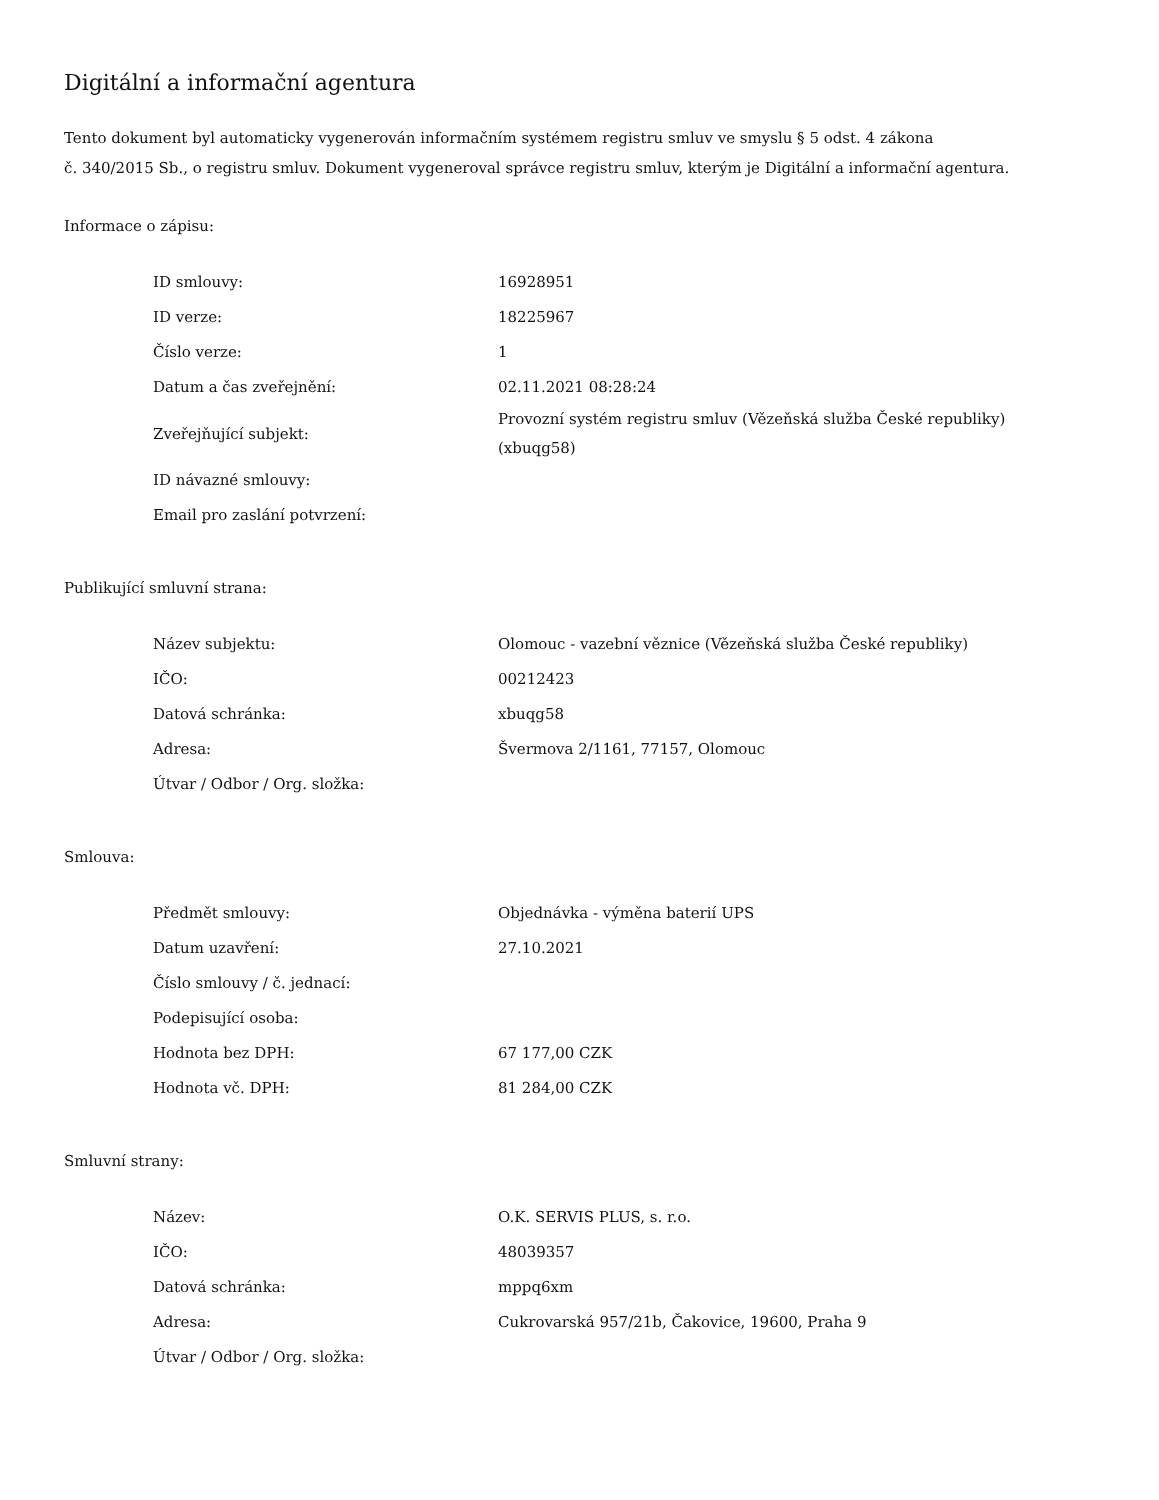Digitální a informační agentura
Tento dokument byl automaticky vygenerován informačním systémem registru smluv ve smyslu § 5 odst. 4 zákona
č. 340/2015 Sb., o registru smluv. Dokument vygeneroval správce registru smluv, kterým je Digitální a informační agentura.
Informace o zápisu:
| ID smlouvy: | 16928951 |
| ID verze: | 18225967 |
| Číslo verze: | 1 |
| Datum a čas zveřejnění: | 02.11.2021 08:28:24 |
| Zveřejňující subjekt: | Provozní systém registru smluv (Vězeňská služba České republiky) (xbuqg58) |
| ID návazné smlouvy: | |
| Email pro zaslání potvrzení: | |
Publikující smluvní strana:
| Název subjektu: | Olomouc - vazební věznice (Vězeňská služba České republiky) |
| IČO: | 00212423 |
| Datová schránka: | xbuqg58 |
| Adresa: | Švermova 2/1161, 77157, Olomouc |
| Útvar / Odbor / Org. složka: | |
Smlouva:
| Předmět smlouvy: | Objednávka - výměna baterií UPS |
| Datum uzavření: | 27.10.2021 |
| Číslo smlouvy / č. jednací: | |
| Podepisující osoba: | |
| Hodnota bez DPH: | 67 177,00 CZK |
| Hodnota vč. DPH: | 81 284,00 CZK |
Smluvní strany:
| Název: | O.K. SERVIS PLUS, s. r.o. |
| IČO: | 48039357 |
| Datová schránka: | mppq6xm |
| Adresa: | Cukrovarská 957/21b, Čakovice, 19600, Praha 9 |
| Útvar / Odbor / Org. složka: | |